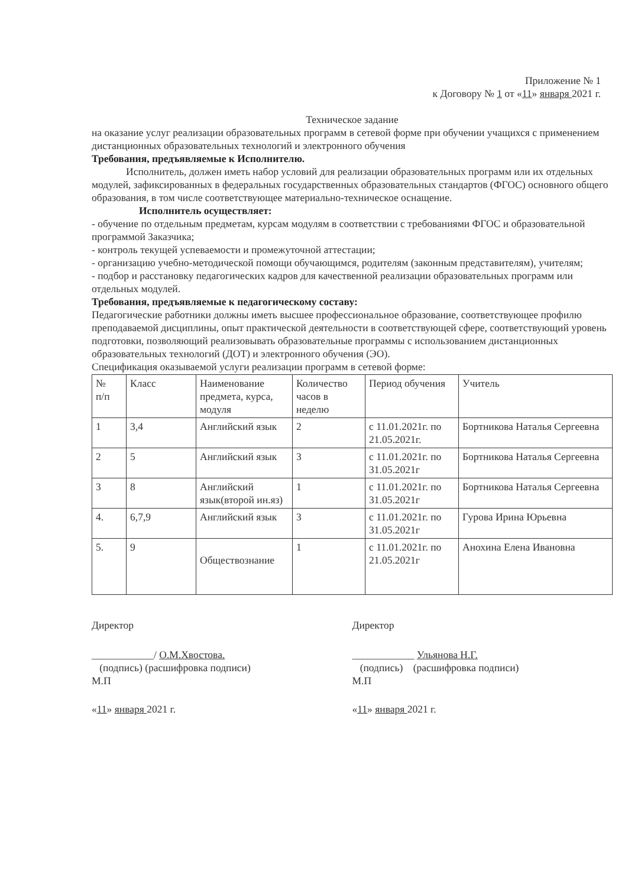Приложение № 1
к Договору № 1 от «11» января 2021 г.
Техническое задание
на оказание услуг реализации образовательных программ в сетевой форме при обучении учащихся с применением дистанционных образовательных технологий и электронного обучения
Требования, предъявляемые к Исполнителю.
Исполнитель, должен иметь набор условий для реализации образовательных программ или их отдельных модулей, зафиксированных в федеральных государственных образовательных стандартов (ФГОС) основного общего образования, в том числе соответствующее материально-техническое оснащение.
Исполнитель осуществляет:
- обучение по отдельным предметам, курсам модулям в соответствии с требованиями ФГОС и образовательной программой Заказчика;
- контроль текущей успеваемости и промежуточной аттестации;
- организацию учебно-методической помощи обучающимся, родителям (законным представителям), учителям;
- подбор и расстановку педагогических кадров для качественной реализации образовательных программ или отдельных модулей.
Требования, предъявляемые к педагогическому составу:
Педагогические работники должны иметь высшее профессиональное образование, соответствующее профилю преподаваемой дисциплины, опыт практической деятельности в соответствующей сфере, соответствующий уровень подготовки, позволяющий реализовывать образовательные программы с использованием дистанционных образовательных технологий (ДОТ) и электронного обучения (ЭО).
Спецификация оказываемой услуги реализации программ в сетевой форме:
| № п/п | Класс | Наименование предмета, курса, модуля | Количество часов в неделю | Период обучения | Учитель |
| --- | --- | --- | --- | --- | --- |
| 1 | 3,4 | Английский язык | 2 | с 11.01.2021г. по 21.05.2021г. | Бортникова Наталья Сергеевна |
| 2 | 5 | Английский язык | 3 | с 11.01.2021г. по 31.05.2021г | Бортникова Наталья Сергеевна |
| 3 | 8 | Английский язык(второй ин.яз) | 1 | с 11.01.2021г. по 31.05.2021г | Бортникова Наталья Сергеевна |
| 4. | 6,7,9 | Английский язык | 3 | с 11.01.2021г. по 31.05.2021г | Гурова Ирина Юрьевна |
| 5. | 9 | Обществознание | 1 | с 11.01.2021г. по 21.05.2021г | Анохина Елена Ивановна |
Директор
____________/ О.М.Хвостова.
(подпись) (расшифровка подписи)
М.П
«11» января 2021 г.
Директор
____________ Ульянова Н.Г.
(подпись) (расшифровка подписи)
М.П
«11» января 2021 г.